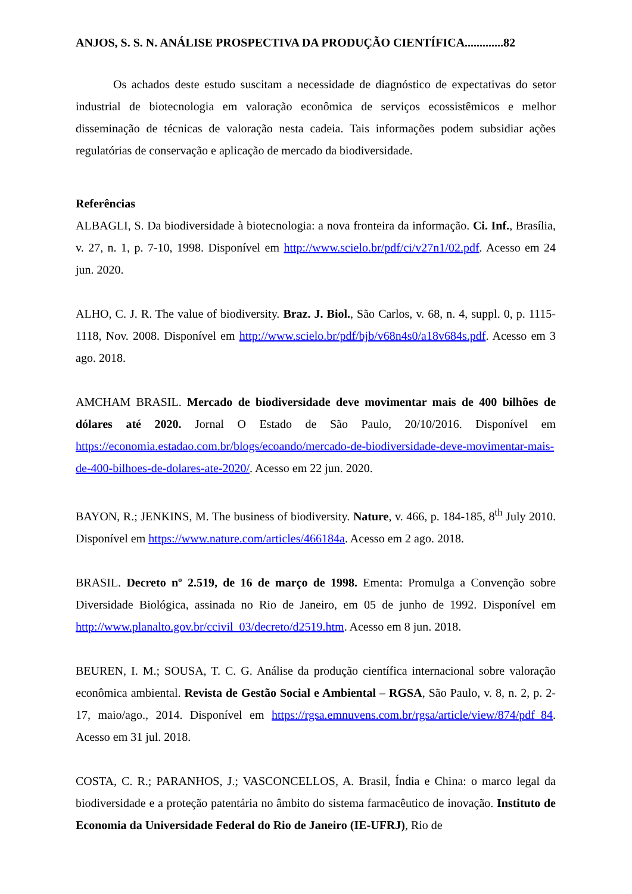ANJOS, S. S. N. ANÁLISE PROSPECTIVA DA PRODUÇÃO CIENTÍFICA.............82
Os achados deste estudo suscitam a necessidade de diagnóstico de expectativas do setor industrial de biotecnologia em valoração econômica de serviços ecossistêmicos e melhor disseminação de técnicas de valoração nesta cadeia. Tais informações podem subsidiar ações regulatórias de conservação e aplicação de mercado da biodiversidade.
Referências
ALBAGLI, S. Da biodiversidade à biotecnologia: a nova fronteira da informação. Ci. Inf., Brasília, v. 27, n. 1, p. 7-10, 1998. Disponível em http://www.scielo.br/pdf/ci/v27n1/02.pdf. Acesso em 24 jun. 2020.
ALHO, C. J. R. The value of biodiversity. Braz. J. Biol., São Carlos, v. 68, n. 4, suppl. 0, p. 1115-1118, Nov. 2008. Disponível em http://www.scielo.br/pdf/bjb/v68n4s0/a18v684s.pdf. Acesso em 3 ago. 2018.
AMCHAM BRASIL. Mercado de biodiversidade deve movimentar mais de 400 bilhões de dólares até 2020. Jornal O Estado de São Paulo, 20/10/2016. Disponível em https://economia.estadao.com.br/blogs/ecoando/mercado-de-biodiversidade-deve-movimentar-mais-de-400-bilhoes-de-dolares-ate-2020/. Acesso em 22 jun. 2020.
BAYON, R.; JENKINS, M. The business of biodiversity. Nature, v. 466, p. 184-185, 8<sup>th</sup> July 2010. Disponível em https://www.nature.com/articles/466184a. Acesso em 2 ago. 2018.
BRASIL. Decreto nº 2.519, de 16 de março de 1998. Ementa: Promulga a Convenção sobre Diversidade Biológica, assinada no Rio de Janeiro, em 05 de junho de 1992. Disponível em http://www.planalto.gov.br/ccivil_03/decreto/d2519.htm. Acesso em 8 jun. 2018.
BEUREN, I. M.; SOUSA, T. C. G. Análise da produção científica internacional sobre valoração econômica ambiental. Revista de Gestão Social e Ambiental – RGSA, São Paulo, v. 8, n. 2, p. 2-17, maio/ago., 2014. Disponível em https://rgsa.emnuvens.com.br/rgsa/article/view/874/pdf_84. Acesso em 31 jul. 2018.
COSTA, C. R.; PARANHOS, J.; VASCONCELLOS, A. Brasil, Índia e China: o marco legal da biodiversidade e a proteção patentária no âmbito do sistema farmacêutico de inovação. Instituto de Economia da Universidade Federal do Rio de Janeiro (IE-UFRJ), Rio de